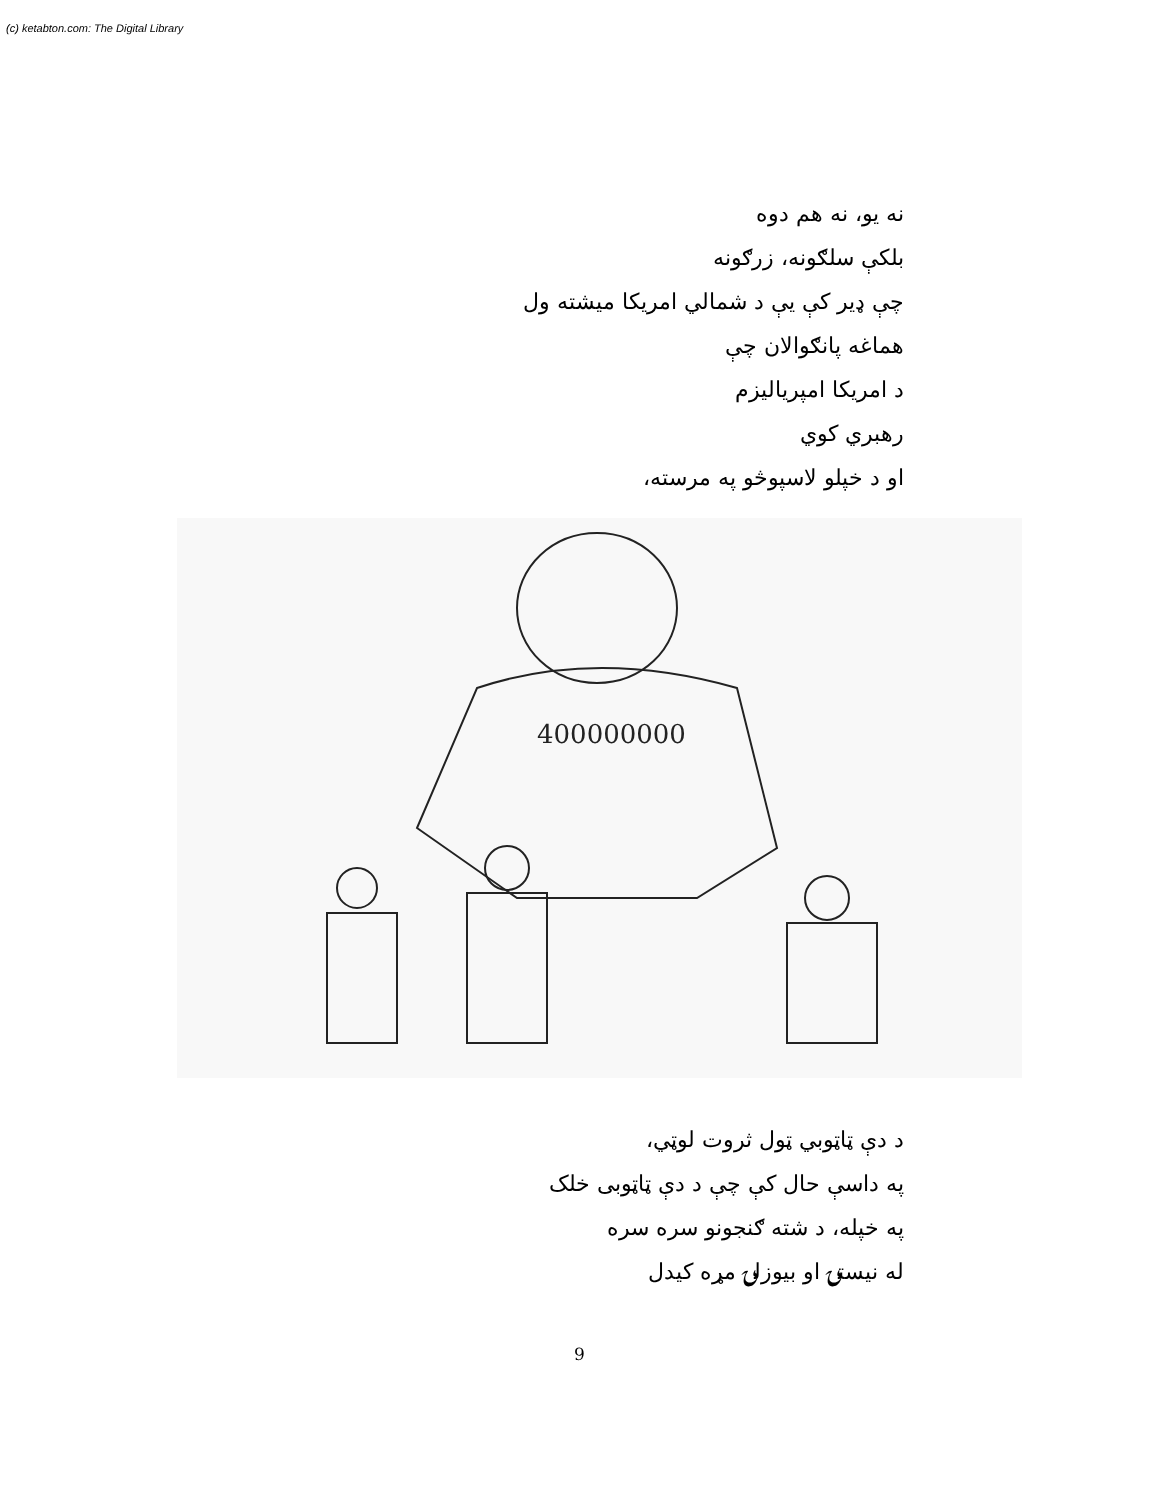(c) ketabton.com: The Digital Library
نه یو، نه هم دوه
بلکې سلګونه، زرګونه
چې ډیر کې یې د شمالي امریکا میشته ول
هماغه پانګوالان چې
د امریکا امپریالیزم
رهبري کوي
او د خپلو لاسپوڅو په مرسته،
400000000
د دې ټاټوبي ټول ثروت لوټي،
په داسې حال کې چې د دې ټاټوبی خلک
په خپله، د شته ګنجونو سره سره
له نیستۍ او بیوزلۍ مړه کیدل
9